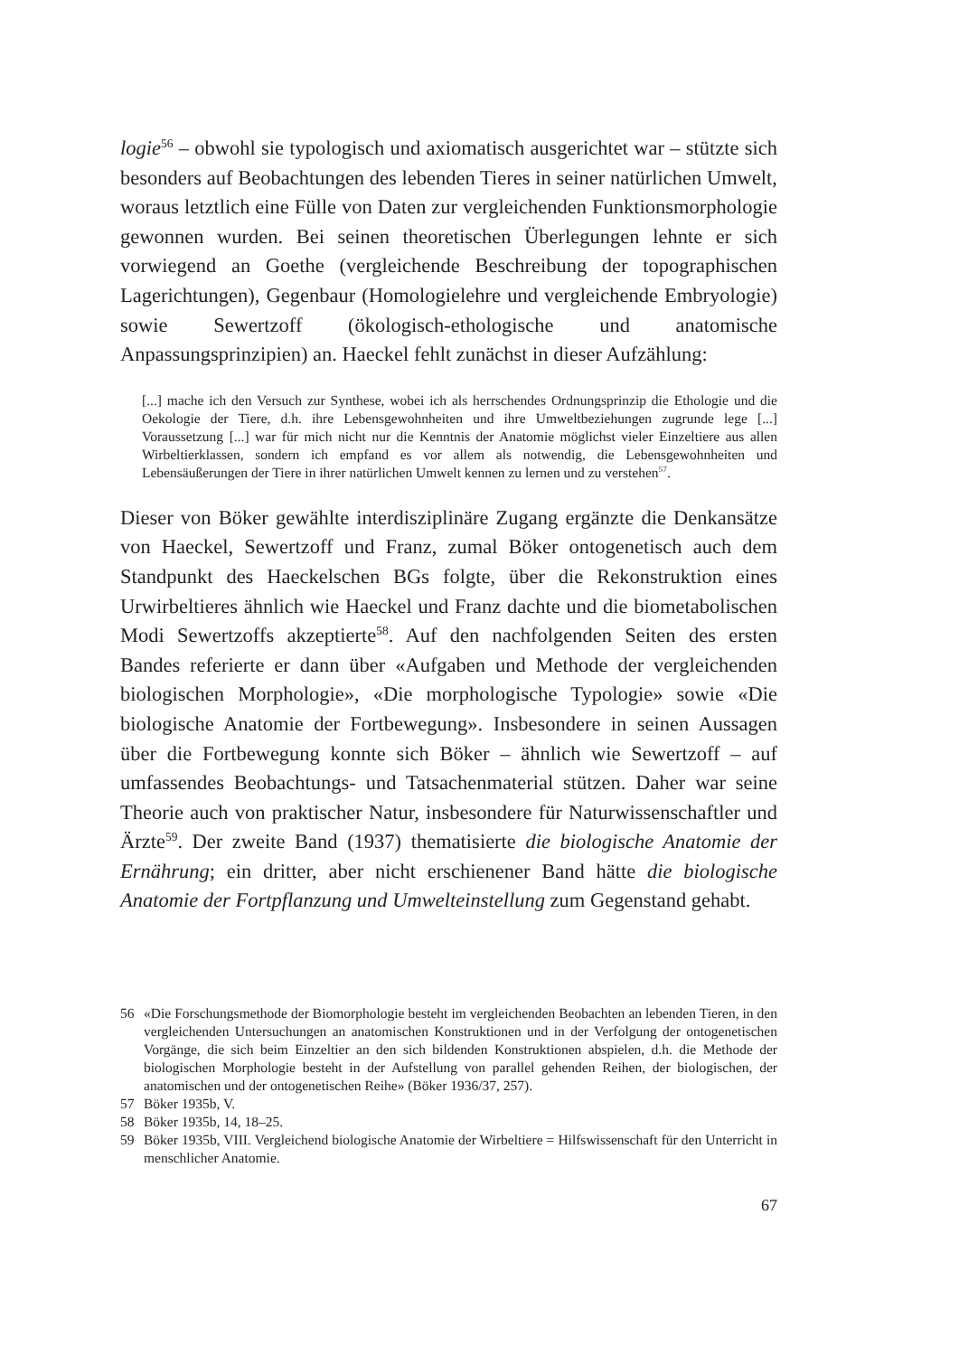logie<sup>56</sup> – obwohl sie typologisch und axiomatisch ausgerichtet war – stützte sich besonders auf Beobachtungen des lebenden Tieres in seiner natürlichen Umwelt, woraus letztlich eine Fülle von Daten zur vergleichenden Funktionsmorphologie gewonnen wurden. Bei seinen theoretischen Überlegungen lehnte er sich vorwiegend an Goethe (vergleichende Beschreibung der topographischen Lagerichtungen), Gegenbaur (Homologielehre und vergleichende Embryologie) sowie Sewertzoff (ökologisch-ethologische und anatomische Anpassungsprinzipien) an. Haeckel fehlt zunächst in dieser Aufzählung:
[...] mache ich den Versuch zur Synthese, wobei ich als herrschendes Ordnungsprinzip die Ethologie und die Oekologie der Tiere, d.h. ihre Lebensgewohnheiten und ihre Umweltbeziehungen zugrunde lege [...] Voraussetzung [...] war für mich nicht nur die Kenntnis der Anatomie möglichst vieler Einzeltiere aus allen Wirbeltierklassen, sondern ich empfand es vor allem als notwendig, die Lebensgewohnheiten und Lebensäußerungen der Tiere in ihrer natürlichen Umwelt kennen zu lernen und zu verstehen<sup>57</sup>.
Dieser von Böker gewählte interdisziplinäre Zugang ergänzte die Denkansätze von Haeckel, Sewertzoff und Franz, zumal Böker ontogenetisch auch dem Standpunkt des Haeckelschen BGs folgte, über die Rekonstruktion eines Urwirbeltieres ähnlich wie Haeckel und Franz dachte und die biometabolischen Modi Sewertzoffs akzeptierte<sup>58</sup>. Auf den nachfolgenden Seiten des ersten Bandes referierte er dann über «Aufgaben und Methode der vergleichenden biologischen Morphologie», «Die morphologische Typologie» sowie «Die biologische Anatomie der Fortbewegung». Insbesondere in seinen Aussagen über die Fortbewegung konnte sich Böker – ähnlich wie Sewertzoff – auf umfassendes Beobachtungs- und Tatsachenmaterial stützen. Daher war seine Theorie auch von praktischer Natur, insbesondere für Naturwissenschaftler und Ärzte<sup>59</sup>. Der zweite Band (1937) thematisierte die biologische Anatomie der Ernährung; ein dritter, aber nicht erschienener Band hätte die biologische Anatomie der Fortpflanzung und Umwelteinstellung zum Gegenstand gehabt.
56 «Die Forschungsmethode der Biomorphologie besteht im vergleichenden Beobachten an lebenden Tieren, in den vergleichenden Untersuchungen an anatomischen Konstruktionen und in der Verfolgung der ontogenetischen Vorgänge, die sich beim Einzeltier an den sich bildenden Konstruktionen abspielen, d.h. die Methode der biologischen Morphologie besteht in der Aufstellung von parallel gehenden Reihen, der biologischen, der anatomischen und der ontogenetischen Reihe» (Böker 1936/37, 257).
57 Böker 1935b, V.
58 Böker 1935b, 14, 18–25.
59 Böker 1935b, VIII. Vergleichend biologische Anatomie der Wirbeltiere = Hilfswissenschaft für den Unterricht in menschlicher Anatomie.
67